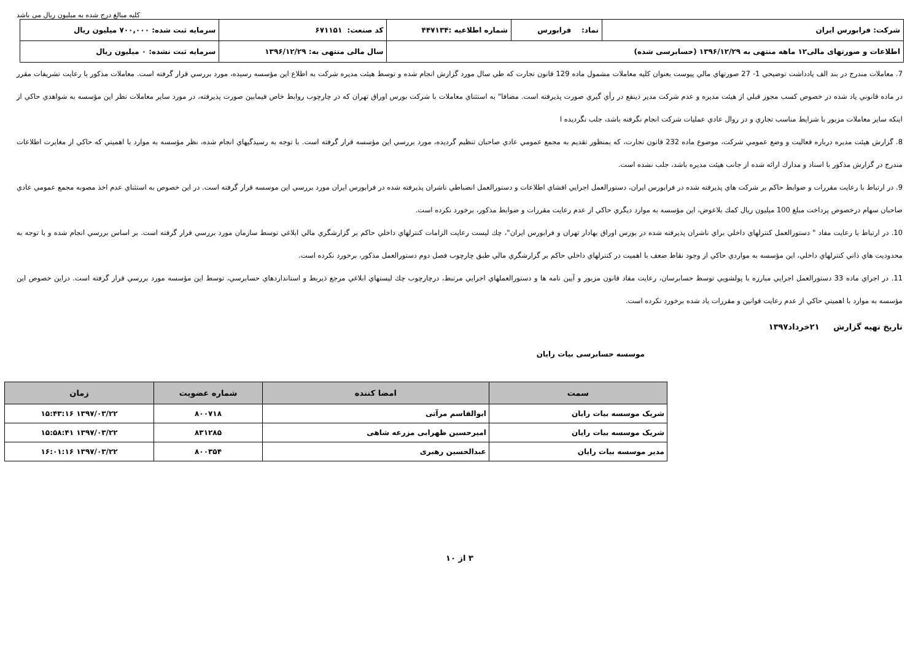كليه مبالغ درج شده به ميليون ريال مى باشد
| شرکت: فرابورس ایران | نماد: فرابورس | شماره اطلاعیه :۴۴۷۱۳۴ | کد صنعت: ۶۷۱۱۵۱ | سرمایه ثبت شده: ۷۰۰,۰۰۰ میلیون ریال |
| اطلاعات و صورتهای مالی۱۲ ماهه منتهی به ۱۳۹۶/۱۲/۲۹ (حسابرسی شده) | | | سال مالی منتهی به: ۱۳۹۶/۱۲/۲۹ | سرمایه ثبت نشده: ۰ میلیون ریال |
7. معاملات مندرج در بند الف يادداشت توضيحي 1- 27 صورتهاي مالي پيوست بعنوان كليه معاملات مشمول ماده 129 قانون تجارت كه طي سال مورد گزارش انجام شده و توسط هيئت مديره شركت به اطلاع اين مؤسسه رسيده، مورد بررسي قرار گرفته است. معاملات مذكور با رعايت تشريفات مقرر در ماده قانوني ياد شده در خصوص كسب مجوز قبلي از هيئت مديره و عدم شركت مدير ذينفع در رأي گيري صورت پذيرفته است. مضافا" به استثناي معاملات با شركت بورس اوراق تهران كه در چارچوب روابط خاص فيمابين صورت پذيرفته، در مورد ساير معاملات نظر اين مؤسسه به شواهدي حاكي از اينكه ساير معاملات مزبور با شرايط مناسب تجاري و در روال عادي عمليات شركت انجام نگرفته باشد، جلب نگرديده ا
8. گزارش هيئت مديره درباره فعاليت و وضع عمومي شركت، موضوع ماده 232 قانون تجارت، كه بمنظور تقديم به مجمع عمومي عادي صاحبان تنظيم گرديده، مورد بررسي اين مؤسسه قرار گرفته است. با توجه به رسيدگيهاي انجام شده، نظر مؤسسه به موارد با اهميتي كه حاكي از مغايرت اطلاعات مندرج در گزارش مذكور با اسناد و مدارك ارائه شده از جانب هيئت مديره باشد، جلب نشده است.
9. در ارتباط با رعايت مقررات و ضوابط حاكم بر شركت هاي پذيرفته شده در فرابورس ايران، دستورالعمل اجرايي افشاي اطلاعات و دستورالعمل انضباطي ناشران پذيرفته شده در فرابورس ايران مورد بررسي اين موسسه قرار گرفته است. در اين خصوص به استثناي عدم اخذ مصوبه مجمع عمومي عادي صاحبان سهام درخصوص پرداخت مبلغ 100 ميليون ريال كمك بلاعوض، اين مؤسسه به موارد ديگري حاكي از عدم رعايت مقررات و ضوابط مذكور، برخورد نكرده است.
10. در ارتباط با رعايت مفاد " دستورالعمل كنترلهاي داخلي براي ناشران پذيرفته شده در بورس اوراق بهادار تهران و فرابورس ايران"، چك ليست رعايت الزامات كنترلهاي داخلي حاكم بر گزارشگري مالي ابلاغي توسط سازمان مورد بررسي قرار گرفته است. بر اساس بررسي انجام شده و با توجه به محدوديت هاي ذاتي كنترلهاي داخلي، اين مؤسسه به مواردي حاكي از وجود نقاط ضعف با اهميت در كنترلهاي داخلي حاكم بر گزارشگري مالي طبق چارچوب فصل دوم دستورالعمل مذكور، برخورد نكرده است.
11. در اجراي ماده 33 دستورالعمل اجرايي مبارزه با پولشويي توسط حسابرسان، رعايت مفاد قانون مزبور و آيين نامه ها و دستورالعملهاي اجرايي مرتبط، درچارچوب چك ليستهاي ابلاغي مرجع ذيربط و استانداردهاي حسابرسي، توسط اين مؤسسه مورد بررسي قرار گرفته است. دراين خصوص اين مؤسسه به موارد با اهميتي حاكي از عدم رعايت قوانين و مقررات ياد شده برخورد نكرده است.
تاریخ تهیه گزارش ۲۱خرداد۱۳۹۷
موسسه حسابرسی بیات رایان
| سمت | امضا کننده | شماره عضویت | زمان |
| --- | --- | --- | --- |
| شریک موسسه بیات رایان | ابوالقاسم مرآتی | ۸۰۰۷۱۸ | ۱۳۹۷/۰۳/۲۲ ۱۵:۴۳:۱۶ |
| شریک موسسه بیات رایان | امیرحسین ظهرابی مزرعه شاهی | ۸۳۱۲۸۵ | ۱۳۹۷/۰۳/۲۲ ۱۵:۵۸:۴۱ |
| مدیر موسسه بیات رایان | عبدالحسین رهبری | ۸۰۰۳۵۴ | ۱۳۹۷/۰۳/۲۲ ۱۶:۰۱:۱۶ |
۳ از ۱۰